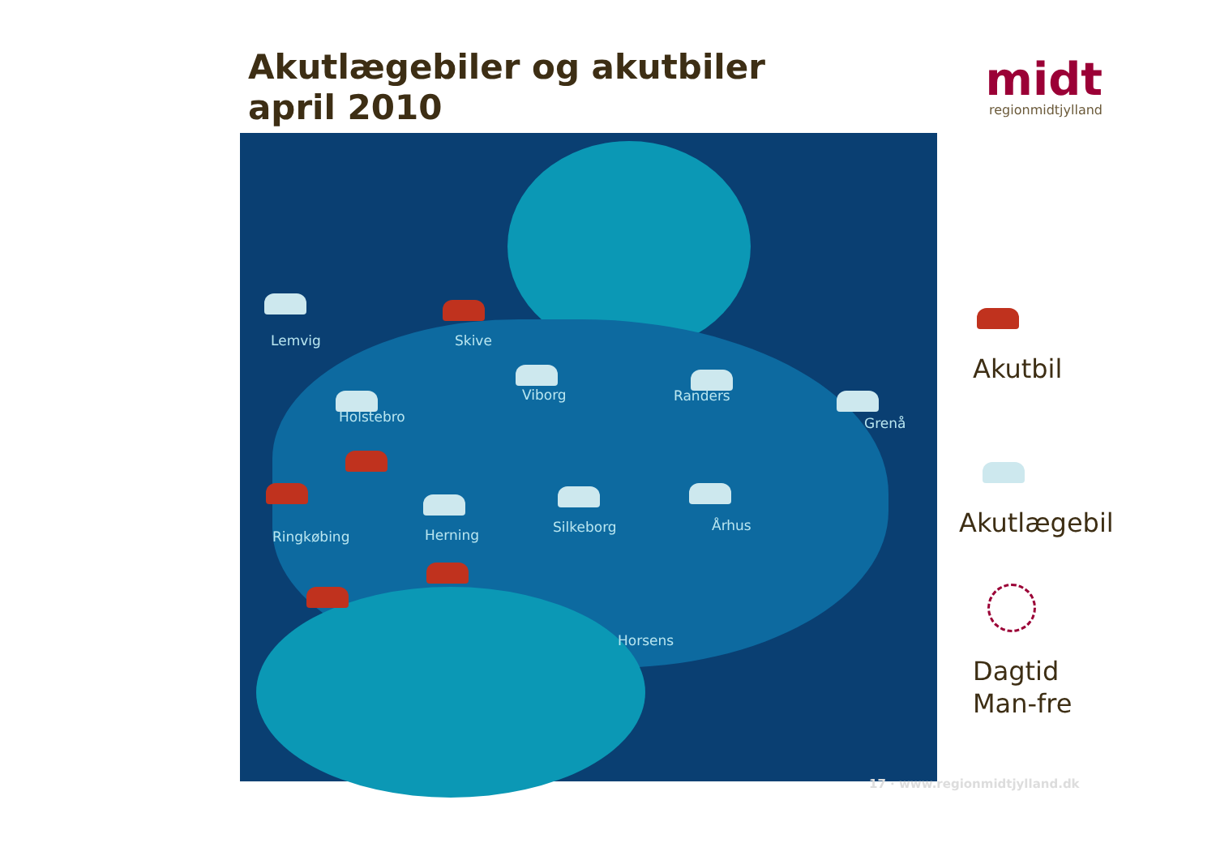Akutlægebiler og akutbiler
april 2010
midt
regionmidtjylland
Lemvig Skive
Viborg Randers
Grenå
Holstebro
Ringkøbing Herning Silkeborg Århus
Horsens
Akutbil
Akutlægebil
Dagtid
Man-fre
17 · www.regionmidtjylland.dk